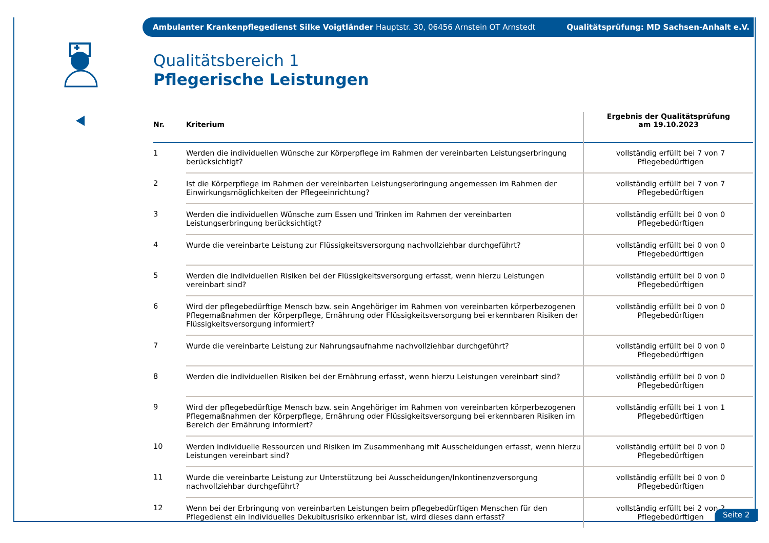Ambulanter Krankenpflegedienst Silke Voigtländer Hauptstr. 30, 06456 Arnstein OT Arnstedt Qualitätsprüfung: MD Sachsen-Anhalt e.V.
Qualitätsbereich 1
Pflegerische Leistungen
| Nr. | Kriterium | Ergebnis der Qualitätsprüfung am 19.10.2023 |
| --- | --- | --- |
| 1 | Werden die individuellen Wünsche zur Körperpflege im Rahmen der vereinbarten Leistungserbringung berücksichtigt? | vollständig erfüllt bei 7 von 7 Pflegebedürftigen |
| 2 | Ist die Körperpflege im Rahmen der vereinbarten Leistungserbringung angemessen im Rahmen der Einwirkungsmöglichkeiten der Pflegeeinrichtung? | vollständig erfüllt bei 7 von 7 Pflegebedürftigen |
| 3 | Werden die individuellen Wünsche zum Essen und Trinken im Rahmen der vereinbarten Leistungserbringung berücksichtigt? | vollständig erfüllt bei 0 von 0 Pflegebedürftigen |
| 4 | Wurde die vereinbarte Leistung zur Flüssigkeitsversorgung nachvollziehbar durchgeführt? | vollständig erfüllt bei 0 von 0 Pflegebedürftigen |
| 5 | Werden die individuellen Risiken bei der Flüssigkeitsversorgung erfasst, wenn hierzu Leistungen vereinbart sind? | vollständig erfüllt bei 0 von 0 Pflegebedürftigen |
| 6 | Wird der pflegebedürftige Mensch bzw. sein Angehöriger im Rahmen von vereinbarten körperbezogenen Pflegemaßnahmen der Körperpflege, Ernährung oder Flüssigkeitsversorgung bei erkennbaren Risiken der Flüssigkeitsversorgung informiert? | vollständig erfüllt bei 0 von 0 Pflegebedürftigen |
| 7 | Wurde die vereinbarte Leistung zur Nahrungsaufnahme nachvollziehbar durchgeführt? | vollständig erfüllt bei 0 von 0 Pflegebedürftigen |
| 8 | Werden die individuellen Risiken bei der Ernährung erfasst, wenn hierzu Leistungen vereinbart sind? | vollständig erfüllt bei 0 von 0 Pflegebedürftigen |
| 9 | Wird der pflegebedürftige Mensch bzw. sein Angehöriger im Rahmen von vereinbarten körperbezogenen Pflegemaßnahmen der Körperpflege, Ernährung oder Flüssigkeitsversorgung bei erkennbaren Risiken im Bereich der Ernährung informiert? | vollständig erfüllt bei 1 von 1 Pflegebedürftigen |
| 10 | Werden individuelle Ressourcen und Risiken im Zusammenhang mit Ausscheidungen erfasst, wenn hierzu Leistungen vereinbart sind? | vollständig erfüllt bei 0 von 0 Pflegebedürftigen |
| 11 | Wurde die vereinbarte Leistung zur Unterstützung bei Ausscheidungen/Inkontinenzversorgung nachvollziehbar durchgeführt? | vollständig erfüllt bei 0 von 0 Pflegebedürftigen |
| 12 | Wenn bei der Erbringung von vereinbarten Leistungen beim pflegebedürftigen Menschen für den Pflegedienst ein individuelles Dekubitusrisiko erkennbar ist, wird dieses dann erfasst? | vollständig erfüllt bei 2 von 2 Pflegebedürftigen |
Seite 2